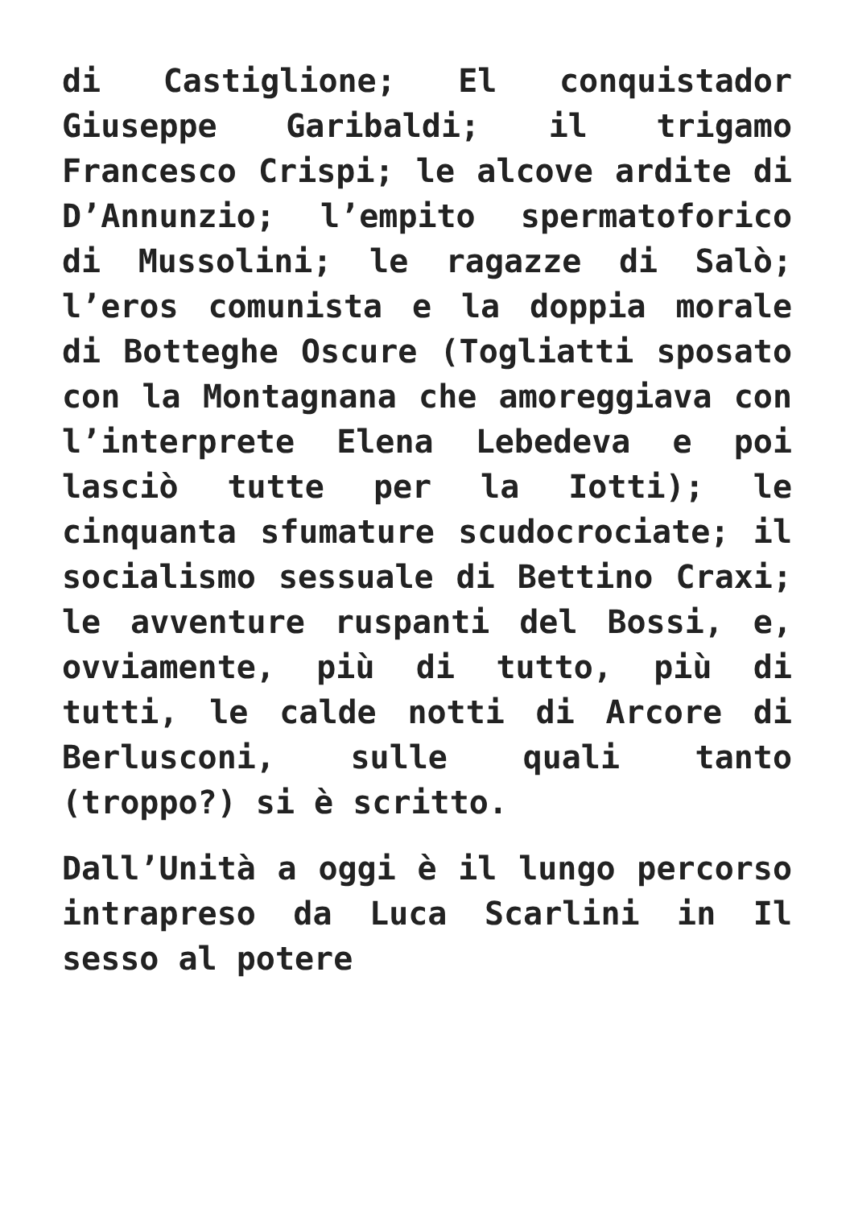di Castiglione; El conquistador Giuseppe Garibaldi; il trigamo Francesco Crispi; le alcove ardite di D’Annunzio; l’empito spermatoforico di Mussolini; le ragazze di Salò; l’eros comunista e la doppia morale di Botteghe Oscure (Togliatti sposato con la Montagnana che amoreggiava con l’interprete Elena Lebedeva e poi lasciò tutte per la Iotti); le cinquanta sfumature scudocrociate; il socialismo sessuale di Bettino Craxi; le avventure ruspanti del Bossi, e, ovviamente, più di tutto, più di tutti, le calde notti di Arcore di Berlusconi, sulle quali tanto (troppo?) si è scritto.
Dall’Unità a oggi è il lungo percorso intrapreso da Luca Scarlini in Il sesso al potere